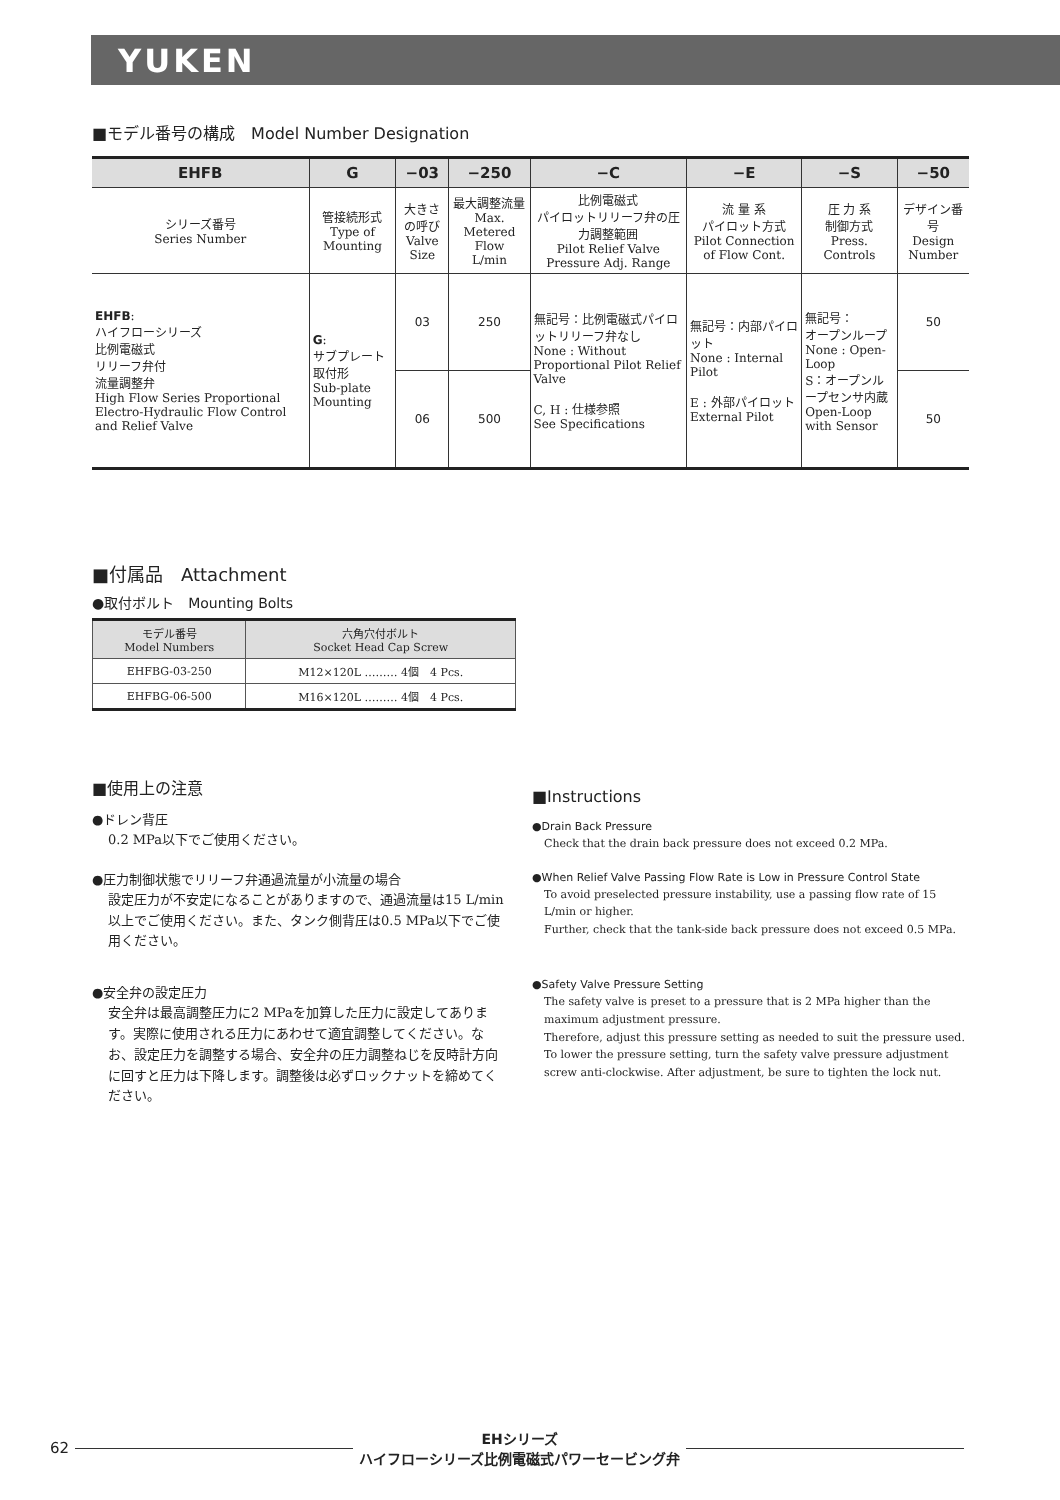YUKEN
■モデル番号の構成　Model Number Designation
| EHFB | G | −03 | −250 | −C | −E | −S | −50 |
| --- | --- | --- | --- | --- | --- | --- | --- |
| シリーズ番号 Series Number | 管接続形式 Type of Mounting | 大きさの呼び Valve Size | 最大調整流量 Max. Metered Flow L/min | 比例電磁式 パイロットリリーフ弁の圧力調整範囲 Pilot Relief Valve Pressure Adj. Range | 流 量 系 パイロット方式 Pilot Connection of Flow Cont. | 圧 力 系 制御方式 Press. Controls | デザイン番号 Design Number |
| EHFB : ハイフローシリーズ 比例電磁式 リリーフ弁付 流量調整弁 High Flow Series Proportional Electro-Hydraulic Flow Control and Relief Valve | G : サブプレート取付形 Sub-plate Mounting | 03 | 250 | 無記号：比例電磁式パイロットリリーフ弁なし None : Without Proportional Pilot Relief Valve C, H : 仕様参照 See Specifications | 無記号：内部パイロット None : Internal Pilot E : 外部パイロット External Pilot | 無記号： オープンループ None : Open-Loop S：オープンループセンサ内蔵 Open-Loop with Sensor | 50 |
| | | 06 | 500 | | | | 50 |
■付属品　Attachment
●取付ボルト　Mounting Bolts
| モデル番号 Model Numbers | 六角穴付ボルト Socket Head Cap Screw |
| --- | --- |
| EHFBG-03-250 | M12×120L ……… 4個 4 Pcs. |
| EHFBG-06-500 | M16×120L ……… 4個 4 Pcs. |
■使用上の注意
●ドレン背圧
0.2 MPa以下でご使用ください。
●圧力制御状態でリリーフ弁通過流量が小流量の場合
設定圧力が不安定になることがありますので、通過流量は15 L/min以上でご使用ください。また、タンク側背圧は0.5 MPa以下でご使用ください。
●安全弁の設定圧力
安全弁は最高調整圧力に2 MPaを加算した圧力に設定してあります。実際に使用される圧力にあわせて適宜調整してください。なお、設定圧力を調整する場合、安全弁の圧力調整ねじを反時計方向に回すと圧力は下降します。調整後は必ずロックナットを締めてください。
■Instructions
●Drain Back Pressure
Check that the drain back pressure does not exceed 0.2 MPa.
●When Relief Valve Passing Flow Rate is Low in Pressure Control State
To avoid preselected pressure instability, use a passing flow rate of 15 L/min or higher.
Further, check that the tank-side back pressure does not exceed 0.5 MPa.
●Safety Valve Pressure Setting
The safety valve is preset to a pressure that is 2 MPa higher than the maximum adjustment pressure.
Therefore, adjust this pressure setting as needed to suit the pressure used.
To lower the pressure setting, turn the safety valve pressure adjustment screw anti-clockwise. After adjustment, be sure to tighten the lock nut.
62 EHシリーズ
ハイフローシリーズ比例電磁式パワーセービング弁